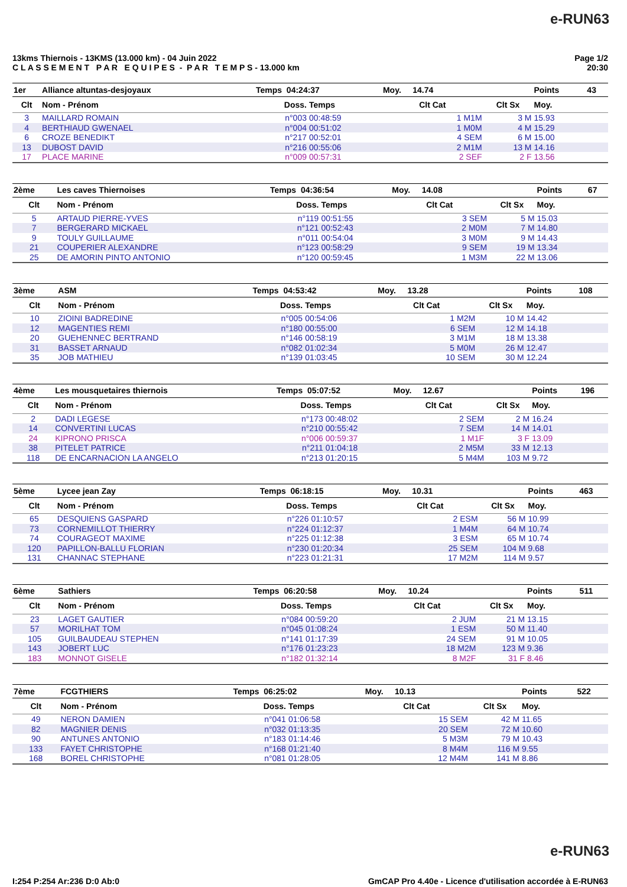e-RUN63
Page 1/2
20:30
13kms Thiernois - 13KMS (13.000 km) - 04 Juin 2022
C L A S S E M E N T P A R E Q U I P E S - P A R T E M P S - 13.000 km
| 1er | Alliance altuntas-desjoyaux | Temps 04:24:37 | | Moy. 14.74 | | Points | 43 |
| --- | --- | --- | --- | --- | --- | --- | --- |
| Clt | Nom - Prénom | Doss. | Temps | Clt Cat | Clt Sx | Moy. | |
| 3 | MAILLARD ROMAIN | n°003 | 00:48:59 | 1 M1M | 3 M | 15.93 | |
| 4 | BERTHIAUD GWENAEL | n°004 | 00:51:02 | 1 M0M | 4 M | 15.29 | |
| 6 | CROZE BENEDIKT | n°217 | 00:52:01 | 4 SEM | 6 M | 15.00 | |
| 13 | DUBOST DAVID | n°216 | 00:55:06 | 2 M1M | 13 M | 14.16 | |
| 17 | PLACE MARINE | n°009 | 00:57:31 | 2 SEF | 2 F | 13.56 | |
| 2ème | Les caves Thiernoises | Temps 04:36:54 | | Moy. 14.08 | | Points | 67 |
| --- | --- | --- | --- | --- | --- | --- | --- |
| Clt | Nom - Prénom | Doss. | Temps | Clt Cat | Clt Sx | Moy. | |
| 5 | ARTAUD PIERRE-YVES | n°119 | 00:51:55 | 3 SEM | 5 M | 15.03 | |
| 7 | BERGERARD MICKAEL | n°121 | 00:52:43 | 2 M0M | 7 M | 14.80 | |
| 9 | TOULY GUILLAUME | n°011 | 00:54:04 | 3 M0M | 9 M | 14.43 | |
| 21 | COUPERIER ALEXANDRE | n°123 | 00:58:29 | 9 SEM | 19 M | 13.34 | |
| 25 | DE AMORIN PINTO ANTONIO | n°120 | 00:59:45 | 1 M3M | 22 M | 13.06 | |
| 3ème | ASM | Temps 04:53:42 | | Moy. 13.28 | | Points | 108 |
| --- | --- | --- | --- | --- | --- | --- | --- |
| Clt | Nom - Prénom | Doss. | Temps | Clt Cat | Clt Sx | Moy. | |
| 10 | ZIOINI BADREDINE | n°005 | 00:54:06 | 1 M2M | 10 M | 14.42 | |
| 12 | MAGENTIES REMI | n°180 | 00:55:00 | 6 SEM | 12 M | 14.18 | |
| 20 | GUEHENNEC BERTRAND | n°146 | 00:58:19 | 3 M1M | 18 M | 13.38 | |
| 31 | BASSET ARNAUD | n°082 | 01:02:34 | 5 M0M | 26 M | 12.47 | |
| 35 | JOB MATHIEU | n°139 | 01:03:45 | 10 SEM | 30 M | 12.24 | |
| 4ème | Les mousquetaires thiernois | Temps 05:07:52 | | Moy. 12.67 | | Points | 196 |
| --- | --- | --- | --- | --- | --- | --- | --- |
| Clt | Nom - Prénom | Doss. | Temps | Clt Cat | Clt Sx | Moy. | |
| 2 | DADI LEGESE | n°173 | 00:48:02 | 2 SEM | 2 M | 16.24 | |
| 14 | CONVERTINI LUCAS | n°210 | 00:55:42 | 7 SEM | 14 M | 14.01 | |
| 24 | KIPRONO PRISCA | n°006 | 00:59:37 | 1 M1F | 3 F | 13.09 | |
| 38 | PITELET PATRICE | n°211 | 01:04:18 | 2 M5M | 33 M | 12.13 | |
| 118 | DE ENCARNACION LA ANGELO | n°213 | 01:20:15 | 5 M4M | 103 M | 9.72 | |
| 5ème | Lycee jean Zay | Temps 06:18:15 | | Moy. 10.31 | | Points | 463 |
| --- | --- | --- | --- | --- | --- | --- | --- |
| Clt | Nom - Prénom | Doss. | Temps | Clt Cat | Clt Sx | Moy. | |
| 65 | DESQUIENS GASPARD | n°226 | 01:10:57 | 2 ESM | 56 M | 10.99 | |
| 73 | CORNEMILLOT THIERRY | n°224 | 01:12:37 | 1 M4M | 64 M | 10.74 | |
| 74 | COURAGEOT MAXIME | n°225 | 01:12:38 | 3 ESM | 65 M | 10.74 | |
| 120 | PAPILLON-BALLU FLORIAN | n°230 | 01:20:34 | 25 SEM | 104 M | 9.68 | |
| 131 | CHANNAC STEPHANE | n°223 | 01:21:31 | 17 M2M | 114 M | 9.57 | |
| 6ème | Sathiers | Temps 06:20:58 | | Moy. 10.24 | | Points | 511 |
| --- | --- | --- | --- | --- | --- | --- | --- |
| Clt | Nom - Prénom | Doss. | Temps | Clt Cat | Clt Sx | Moy. | |
| 23 | LAGET GAUTIER | n°084 | 00:59:20 | 2 JUM | 21 M | 13.15 | |
| 57 | MORILHAT TOM | n°045 | 01:08:24 | 1 ESM | 50 M | 11.40 | |
| 105 | GUILBAUDEAU STEPHEN | n°141 | 01:17:39 | 24 SEM | 91 M | 10.05 | |
| 143 | JOBERT LUC | n°176 | 01:23:23 | 18 M2M | 123 M | 9.36 | |
| 183 | MONNOT GISELE | n°182 | 01:32:14 | 8 M2F | 31 F | 8.46 | |
| 7ème | FCGTHIERS | Temps 06:25:02 | | Moy. 10.13 | | Points | 522 |
| --- | --- | --- | --- | --- | --- | --- | --- |
| Clt | Nom - Prénom | Doss. | Temps | Clt Cat | Clt Sx | Moy. | |
| 49 | NERON DAMIEN | n°041 | 01:06:58 | 15 SEM | 42 M | 11.65 | |
| 82 | MAGNIER DENIS | n°032 | 01:13:35 | 20 SEM | 72 M | 10.60 | |
| 90 | ANTUNES ANTONIO | n°183 | 01:14:46 | 5 M3M | 79 M | 10.43 | |
| 133 | FAYET CHRISTOPHE | n°168 | 01:21:40 | 8 M4M | 116 M | 9.55 | |
| 168 | BOREL CHRISTOPHE | n°081 | 01:28:05 | 12 M4M | 141 M | 8.86 | |
e-RUN63
GmCAP Pro 4.40e - Licence d'utilisation accordée à E-RUN63 I:254 P:254 Ar:236 D:0 Ab:0